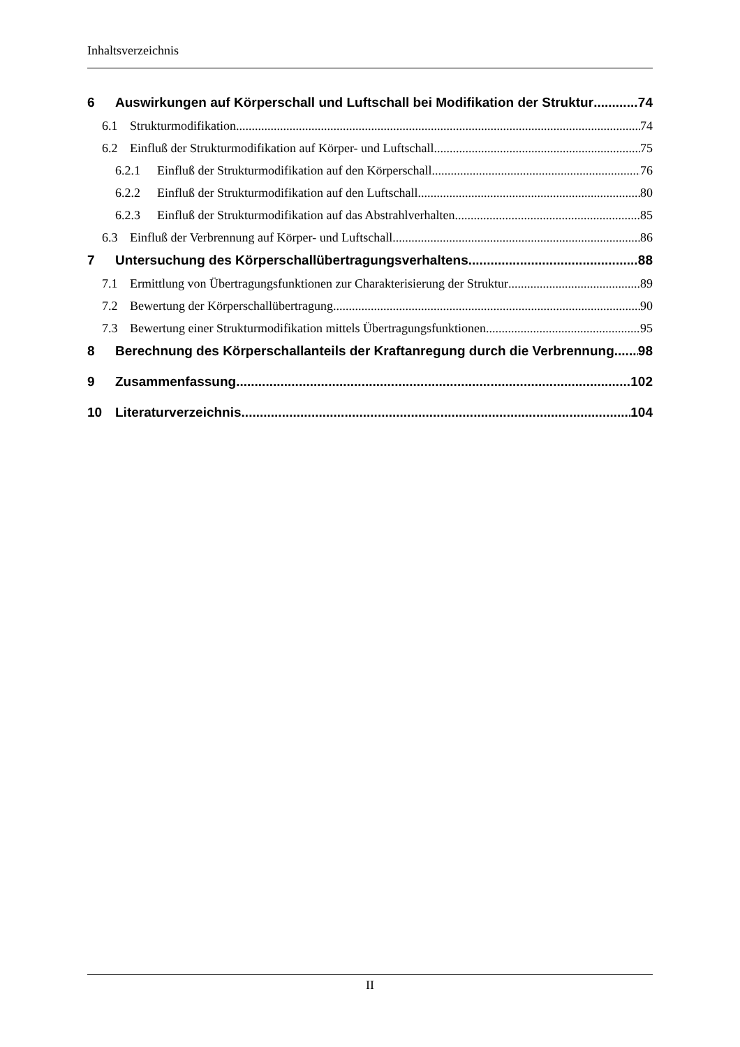Inhaltsverzeichnis
6 Auswirkungen auf Körperschall und Luftschall bei Modifikation der Struktur 74
6.1 Strukturmodifikation 74
6.2 Einfluß der Strukturmodifikation auf Körper- und Luftschall 75
6.2.1 Einfluß der Strukturmodifikation auf den Körperschall 76
6.2.2 Einfluß der Strukturmodifikation auf den Luftschall 80
6.2.3 Einfluß der Strukturmodifikation auf das Abstrahlverhalten 85
6.3 Einfluß der Verbrennung auf Körper- und Luftschall 86
7 Untersuchung des Körperschallübertragungsverhaltens 88
7.1 Ermittlung von Übertragungsfunktionen zur Charakterisierung der Struktur 89
7.2 Bewertung der Körperschallübertragung 90
7.3 Bewertung einer Strukturmodifikation mittels Übertragungsfunktionen 95
8 Berechnung des Körperschallanteils der Kraftanregung durch die Verbrennung 98
9 Zusammenfassung 102
10 Literaturverzeichnis 104
II